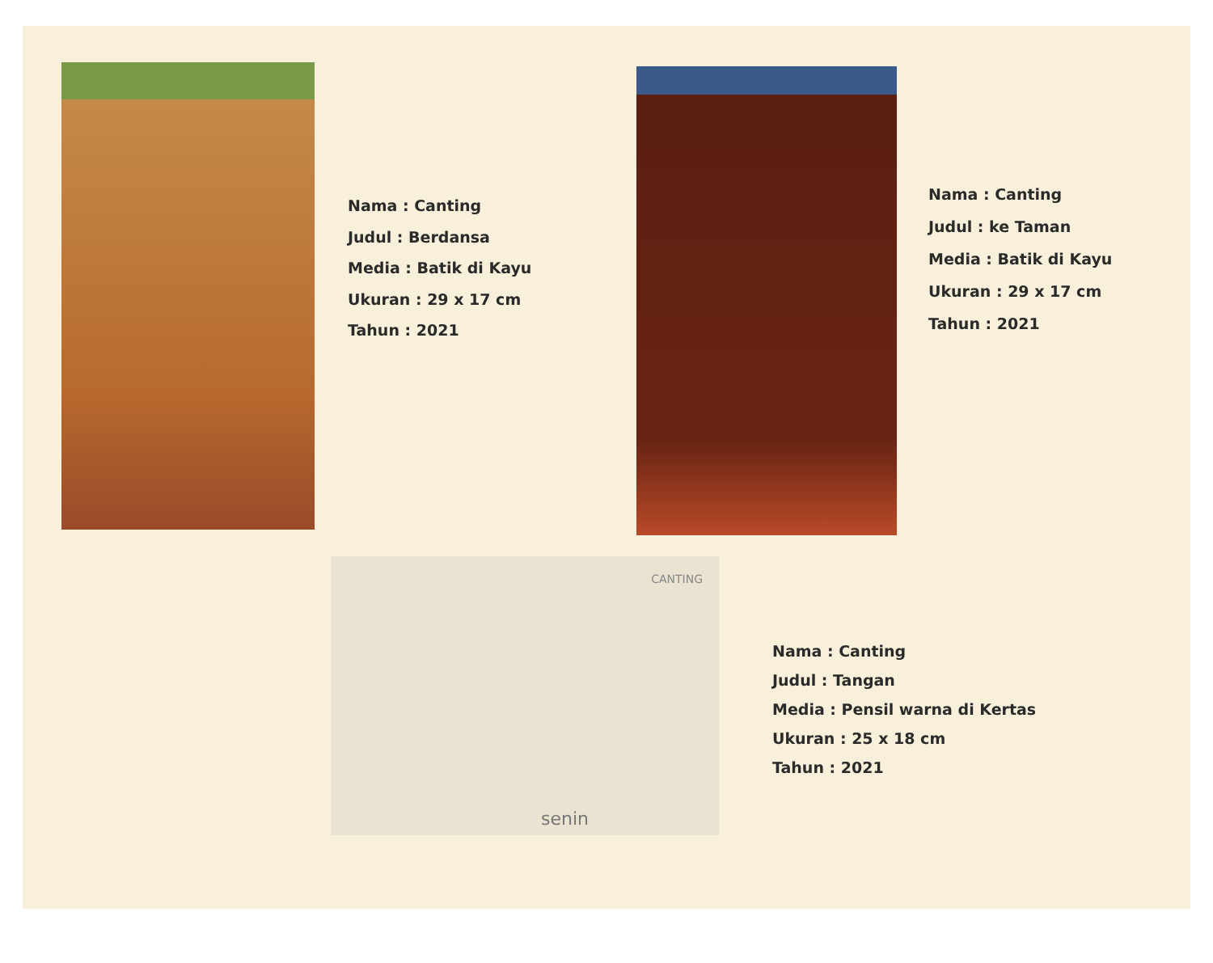Nama : Canting
Judul : Berdansa
Media : Batik di Kayu
Ukuran : 29 x 17 cm
Tahun : 2021
Nama : Canting
Judul : ke Taman
Media : Batik di Kayu
Ukuran : 29 x 17 cm
Tahun : 2021
CANTING
senin
Nama : Canting
Judul : Tangan
Media : Pensil warna di Kertas
Ukuran : 25 x 18 cm
Tahun : 2021